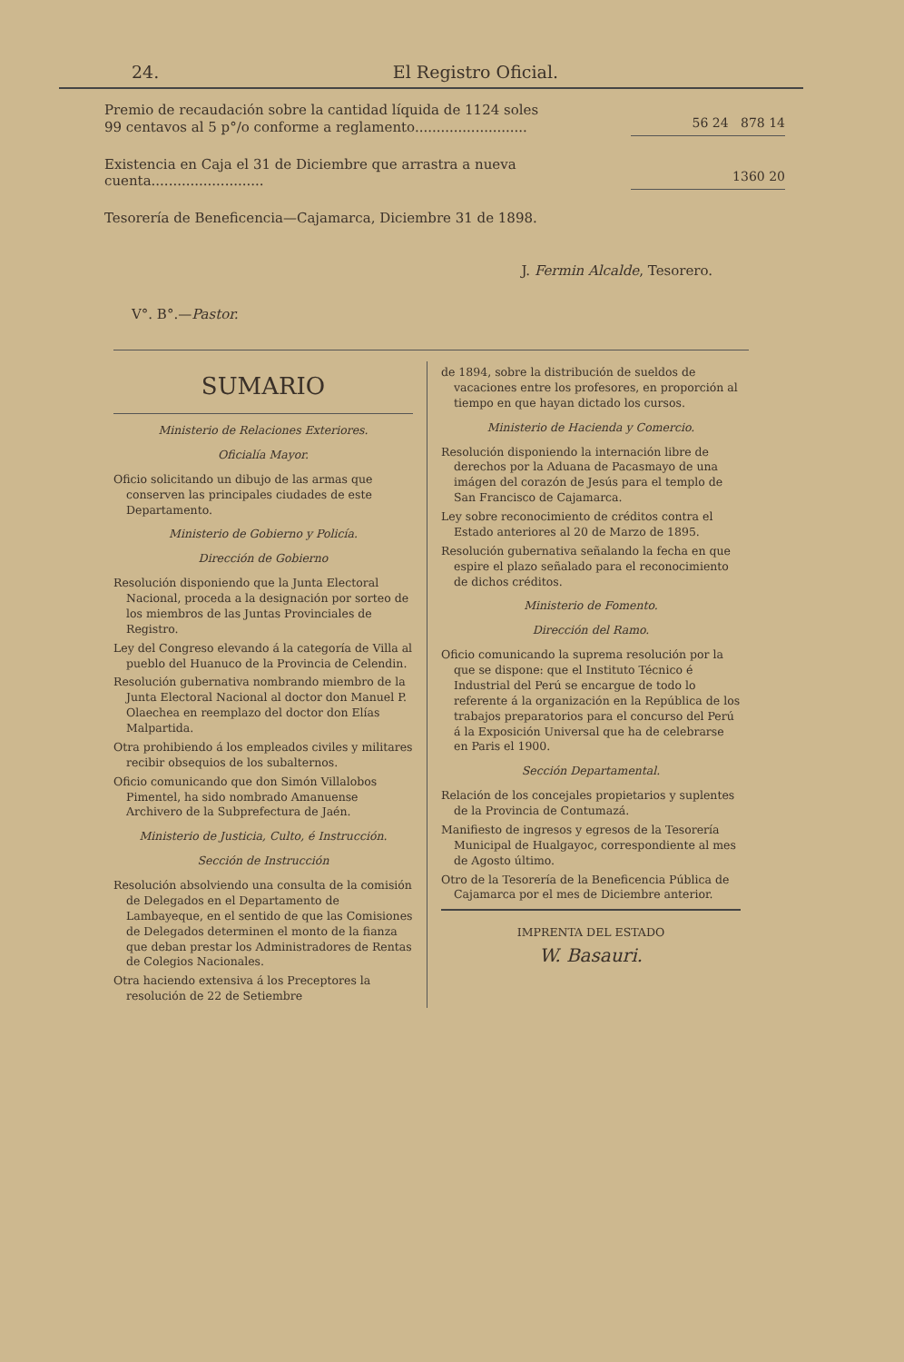24. El Registro Oficial.
Premio de recaudación sobre la cantidad líquida de 1124 soles 99 centavos al 5 p°/o conforme a reglamento..........................
56 24 878 14
Existencia en Caja el 31 de Diciembre que arrastra a nueva cuenta..........................
1360 20
Tesorería de Beneficencia—Cajamarca, Diciembre 31 de 1898.
J. Fermin Alcalde, Tesorero.
V°. B°.—Pastor.
SUMARIO
Ministerio de Relaciones Exteriores.
Oficialía Mayor.
Oficio solicitando un dibujo de las armas que conserven las principales ciudades de este Departamento.
Ministerio de Gobierno y Policía.
Dirección de Gobierno
Resolución disponiendo que la Junta Electoral Nacional, proceda a la designación por sorteo de los miembros de las Juntas Provinciales de Registro.
Ley del Congreso elevando á la categoría de Villa al pueblo del Huanuco de la Provincia de Celendin.
Resolución gubernativa nombrando miembro de la Junta Electoral Nacional al doctor don Manuel P. Olaechea en reemplazo del doctor don Elías Malpartida.
Otra prohibiendo á los empleados civiles y militares recibir obsequios de los subalternos.
Oficio comunicando que don Simón Villalobos Pimentel, ha sido nombrado Amanuense Archivero de la Subprefectura de Jaén.
Ministerio de Justicia, Culto, é Instrucción.
Sección de Instrucción
Resolución absolviendo una consulta de la comisión de Delegados en el Departamento de Lambayeque, en el sentido de que las Comisiones de Delegados determinen el monto de la fianza que deban prestar los Administradores de Rentas de Colegios Nacionales.
Otra haciendo extensiva á los Preceptores la resolución de 22 de Setiembre
de 1894, sobre la distribución de sueldos de vacaciones entre los profesores, en proporción al tiempo en que hayan dictado los cursos.
Ministerio de Hacienda y Comercio.
Resolución disponiendo la internación libre de derechos por la Aduana de Pacasmayo de una imágen del corazón de Jesús para el templo de San Francisco de Cajamarca.
Ley sobre reconocimiento de créditos contra el Estado anteriores al 20 de Marzo de 1895.
Resolución gubernativa señalando la fecha en que espire el plazo señalado para el reconocimiento de dichos créditos.
Ministerio de Fomento.
Dirección del Ramo.
Oficio comunicando la suprema resolución por la que se dispone: que el Instituto Técnico é Industrial del Perú se encargue de todo lo referente á la organización en la República de los trabajos preparatorios para el concurso del Perú á la Exposición Universal que ha de celebrarse en Paris el 1900.
Sección Departamental.
Relación de los concejales propietarios y suplentes de la Provincia de Contumazá.
Manifiesto de ingresos y egresos de la Tesorería Municipal de Hualgayoc, correspondiente al mes de Agosto último.
Otro de la Tesorería de la Beneficencia Pública de Cajamarca por el mes de Diciembre anterior.
IMPRENTA DEL ESTADO
W. Basauri.